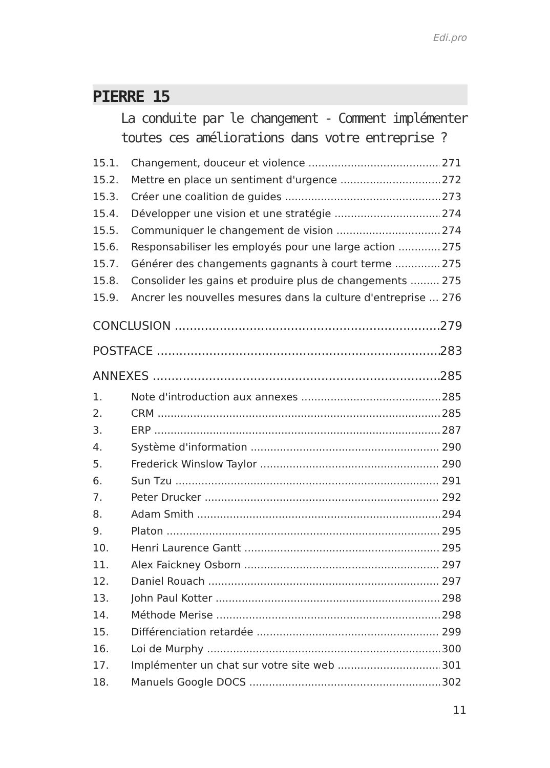Edi.pro
PIERRE 15
La conduite par le changement - Comment implémenter
toutes ces améliorations dans votre entreprise ?
15.1. Changement, douceur et violence 271
15.2. Mettre en place un sentiment d'urgence 272
15.3. Créer une coalition de guides 273
15.4. Développer une vision et une stratégie 274
15.5. Communiquer le changement de vision 274
15.6. Responsabiliser les employés pour une large action 275
15.7. Générer des changements gagnants à court terme 275
15.8. Consolider les gains et produire plus de changements 275
15.9. Ancrer les nouvelles mesures dans la culture d'entreprise 276
CONCLUSION 279
POSTFACE 283
ANNEXES 285
1. Note d'introduction aux annexes 285
2. CRM 285
3. ERP 287
4. Système d'information 290
5. Frederick Winslow Taylor 290
6. Sun Tzu 291
7. Peter Drucker 292
8. Adam Smith 294
9. Platon 295
10. Henri Laurence Gantt 295
11. Alex Faickney Osborn 297
12. Daniel Rouach 297
13. John Paul Kotter 298
14. Méthode Merise 298
15. Différenciation retardée 299
16. Loi de Murphy 300
17. Implémenter un chat sur votre site web 301
18. Manuels Google DOCS 302
11